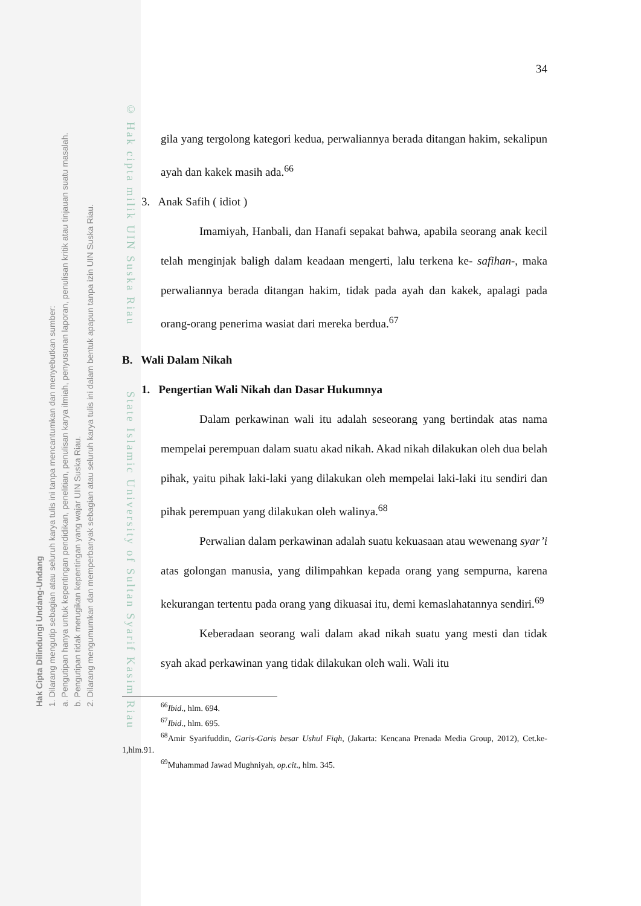Hak Cipta Dilindungi Undang-Undang
1. Dilarang mengutip sebagian atau seluruh karya tulis ini tanpa mencantumkan dan menyebutkan sumber:
a. Pengutipan hanya untuk kepentingan pendidikan, penelitian, penulisan karya ilmiah, penyusunan laporan, penulisan kritik atau tinjauan suatu masalah.
b. Pengutipan tidak merugikan kepentingan yang wajar UIN Suska Riau.
2. Dilarang mengumumkan dan memperbanyak sebagian atau seluruh karya tulis ini dalam bentuk apapun tanpa izin UIN Suska Riau.
© Hak cipta milik UIN Suska Riau State Islamic University of Sultan Syarif Kasim Riau
34
gila yang tergolong kategori kedua, perwaliannya berada ditangan hakim, sekalipun ayah dan kakek masih ada.<sup>66</sup>
3. Anak Safih ( idiot )
Imamiyah, Hanbali, dan Hanafi sepakat bahwa, apabila seorang anak kecil telah menginjak baligh dalam keadaan mengerti, lalu terkena ke- safihan-, maka perwaliannya berada ditangan hakim, tidak pada ayah dan kakek, apalagi pada orang-orang penerima wasiat dari mereka berdua.<sup>67</sup>
B. Wali Dalam Nikah
1. Pengertian Wali Nikah dan Dasar Hukumnya
Dalam perkawinan wali itu adalah seseorang yang bertindak atas nama mempelai perempuan dalam suatu akad nikah. Akad nikah dilakukan oleh dua belah pihak, yaitu pihak laki-laki yang dilakukan oleh mempelai laki-laki itu sendiri dan pihak perempuan yang dilakukan oleh walinya.<sup>68</sup>
Perwalian dalam perkawinan adalah suatu kekuasaan atau wewenang syar’i atas golongan manusia, yang dilimpahkan kepada orang yang sempurna, karena kekurangan tertentu pada orang yang dikuasai itu, demi kemaslahatannya sendiri.<sup>69</sup>
Keberadaan seorang wali dalam akad nikah suatu yang mesti dan tidak syah akad perkawinan yang tidak dilakukan oleh wali. Wali itu
<sup>66</sup> Ibid., hlm. 694.
<sup>67</sup> Ibid., hlm. 695.
<sup>68</sup> Amir Syarifuddin, Garis-Garis besar Ushul Fiqh, (Jakarta: Kencana Prenada Media Group, 2012), Cet.ke-1,hlm.91.
<sup>69</sup> Muhammad Jawad Mughniyah, op.cit., hlm. 345.